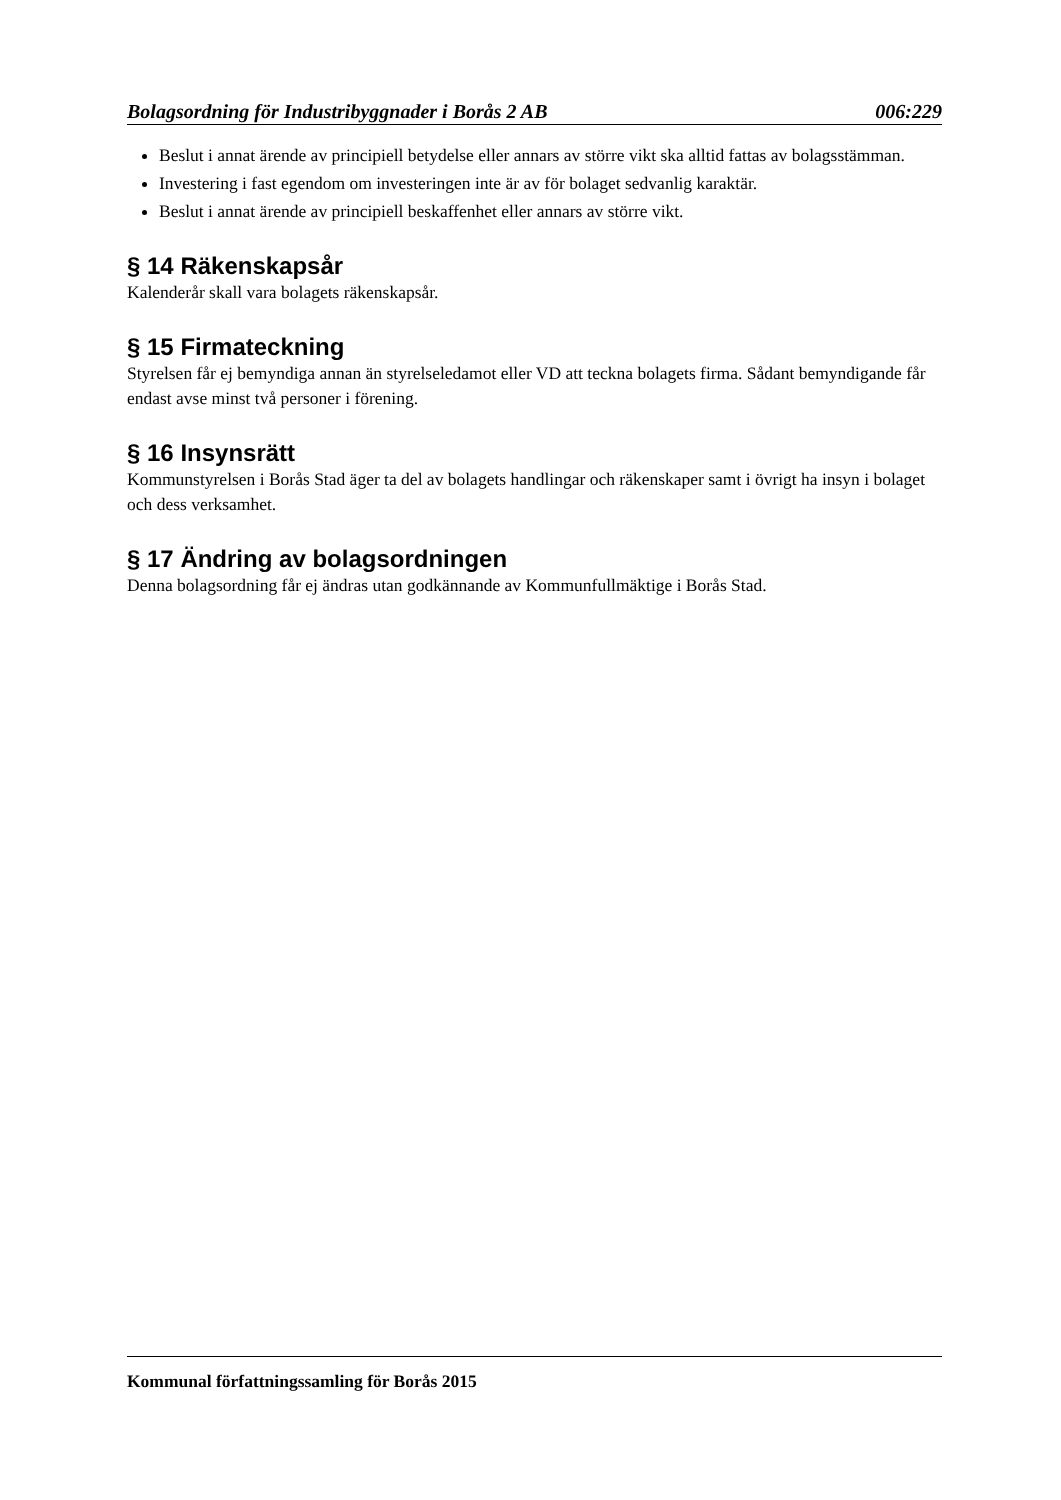Bolagsordning för Industribyggnader i Borås 2 AB 006:229
Beslut i annat ärende av principiell betydelse eller annars av större vikt ska alltid fattas av bolagsstämman.
Investering i fast egendom om investeringen inte är av för bolaget sedvanlig karaktär.
Beslut i annat ärende av principiell beskaffenhet eller annars av större vikt.
§ 14 Räkenskapsår
Kalenderår skall vara bolagets räkenskapsår.
§ 15 Firmateckning
Styrelsen får ej bemyndiga annan än styrelseledamot eller VD att teckna bolagets firma. Sådant bemyndigande får endast avse minst två personer i förening.
§ 16 Insynsrätt
Kommunstyrelsen i Borås Stad äger ta del av bolagets handlingar och räkenskaper samt i övrigt ha insyn i bolaget och dess verksamhet.
§ 17 Ändring av bolagsordningen
Denna bolagsordning får ej ändras utan godkännande av Kommunfullmäktige i Borås Stad.
Kommunal författningssamling för Borås 2015